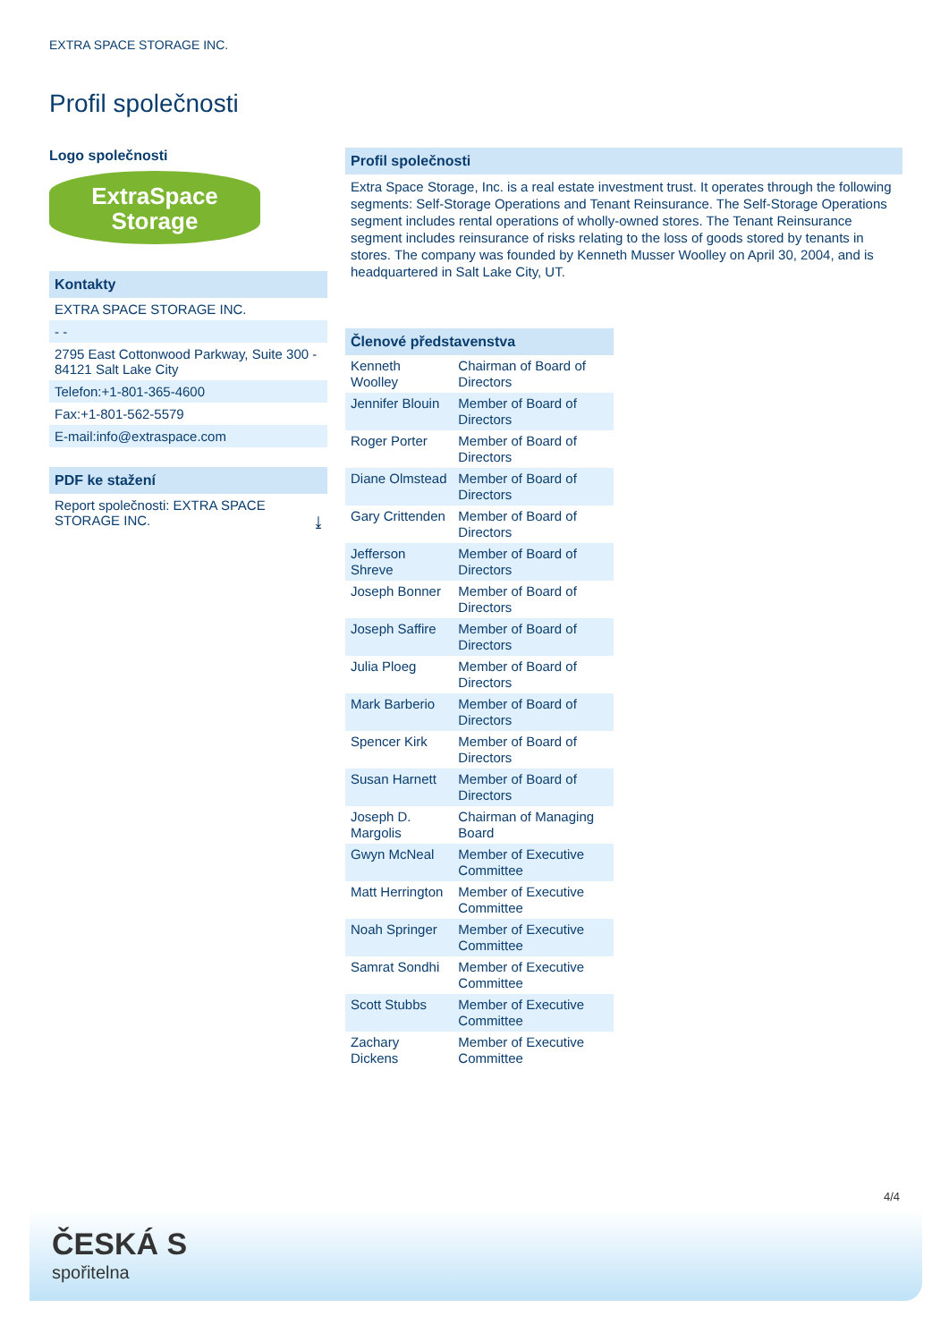EXTRA SPACE STORAGE INC.
Profil společnosti
Logo společnosti
ExtraSpace
Storage
Kontakty
EXTRA SPACE STORAGE INC.
- -
2795 East Cottonwood Parkway, Suite 300 - 84121 Salt Lake City
Telefon:+1-801-365-4600
Fax:+1-801-562-5579
E-mail:info@extraspace.com
PDF ke stažení
Report společnosti: EXTRA SPACE STORAGE INC. ⤓
Profil společnosti
Extra Space Storage, Inc. is a real estate investment trust. It operates through the following segments: Self-Storage Operations and Tenant Reinsurance. The Self-Storage Operations segment includes rental operations of wholly-owned stores. The Tenant Reinsurance segment includes reinsurance of risks relating to the loss of goods stored by tenants in stores. The company was founded by Kenneth Musser Woolley on April 30, 2004, and is headquartered in Salt Lake City, UT.
Členové představenstva
| Kenneth Woolley | Chairman of Board of Directors |
| Jennifer Blouin | Member of Board of Directors |
| Roger Porter | Member of Board of Directors |
| Diane Olmstead | Member of Board of Directors |
| Gary Crittenden | Member of Board of Directors |
| Jefferson Shreve | Member of Board of Directors |
| Joseph Bonner | Member of Board of Directors |
| Joseph Saffire | Member of Board of Directors |
| Julia Ploeg | Member of Board of Directors |
| Mark Barberio | Member of Board of Directors |
| Spencer Kirk | Member of Board of Directors |
| Susan Harnett | Member of Board of Directors |
| Joseph D. Margolis | Chairman of Managing Board |
| Gwyn McNeal | Member of Executive Committee |
| Matt Herrington | Member of Executive Committee |
| Noah Springer | Member of Executive Committee |
| Samrat Sondhi | Member of Executive Committee |
| Scott Stubbs | Member of Executive Committee |
| Zachary Dickens | Member of Executive Committee |
4/4
ČESKÁ S
spořitelna